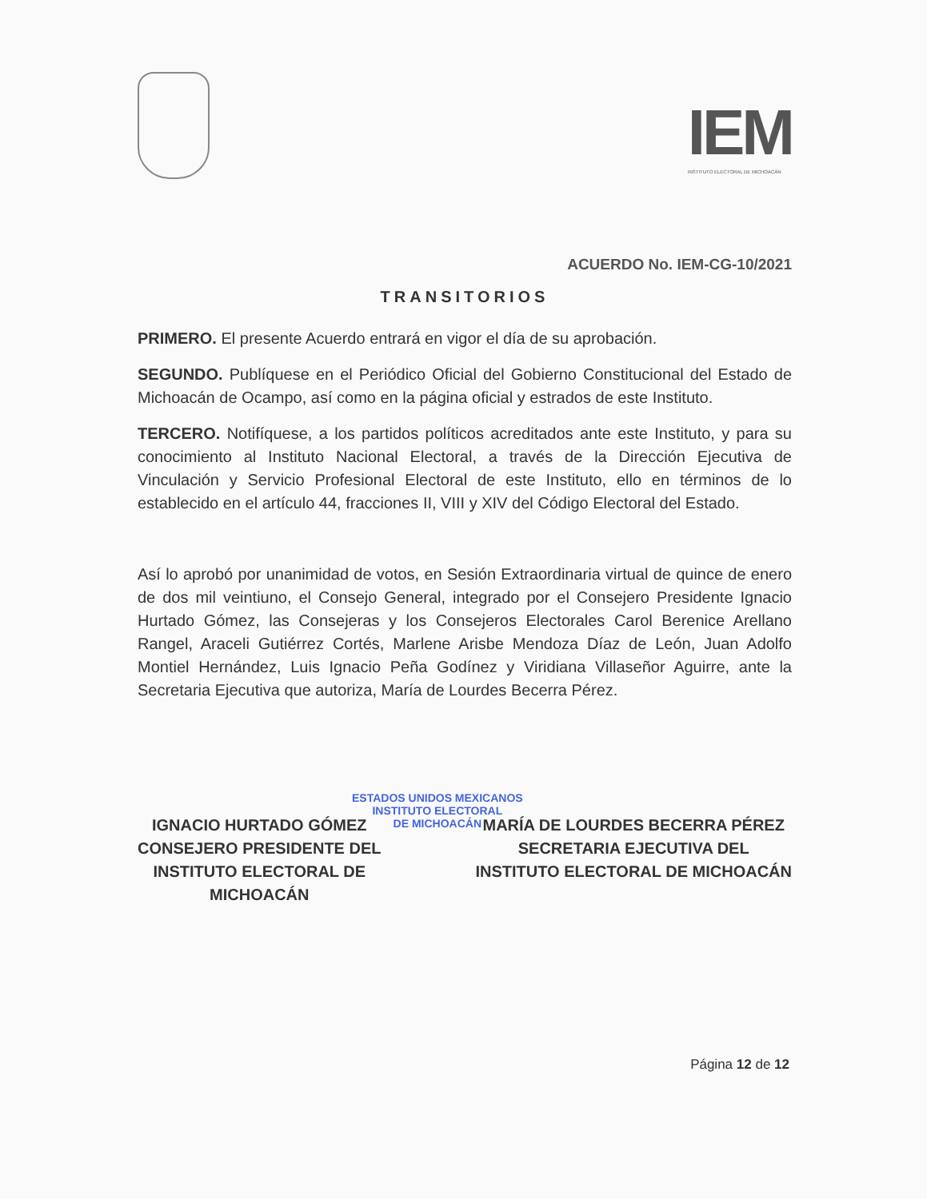IEM
INSTITUTO ELECTORAL DE MICHOACÁN
ACUERDO No. IEM-CG-10/2021
TRANSITORIOS
PRIMERO. El presente Acuerdo entrará en vigor el día de su aprobación.
SEGUNDO. Publíquese en el Periódico Oficial del Gobierno Constitucional del Estado de Michoacán de Ocampo, así como en la página oficial y estrados de este Instituto.
TERCERO. Notifíquese, a los partidos políticos acreditados ante este Instituto, y para su conocimiento al Instituto Nacional Electoral, a través de la Dirección Ejecutiva de Vinculación y Servicio Profesional Electoral de este Instituto, ello en términos de lo establecido en el artículo 44, fracciones II, VIII y XIV del Código Electoral del Estado.
Así lo aprobó por unanimidad de votos, en Sesión Extraordinaria virtual de quince de enero de dos mil veintiuno, el Consejo General, integrado por el Consejero Presidente Ignacio Hurtado Gómez, las Consejeras y los Consejeros Electorales Carol Berenice Arellano Rangel, Araceli Gutiérrez Cortés, Marlene Arisbe Mendoza Díaz de León, Juan Adolfo Montiel Hernández, Luis Ignacio Peña Godínez y Viridiana Villaseñor Aguirre, ante la Secretaria Ejecutiva que autoriza, María de Lourdes Becerra Pérez.
IGNACIO HURTADO GÓMEZ
CONSEJERO PRESIDENTE DEL
INSTITUTO ELECTORAL DE
MICHOACÁN
MARÍA DE LOURDES BECERRA PÉREZ
SECRETARIA EJECUTIVA DEL
INSTITUTO ELECTORAL DE MICHOACÁN
ESTADOS UNIDOS MEXICANOS
INSTITUTO ELECTORAL
DE MICHOACÁN
Página 12 de 12